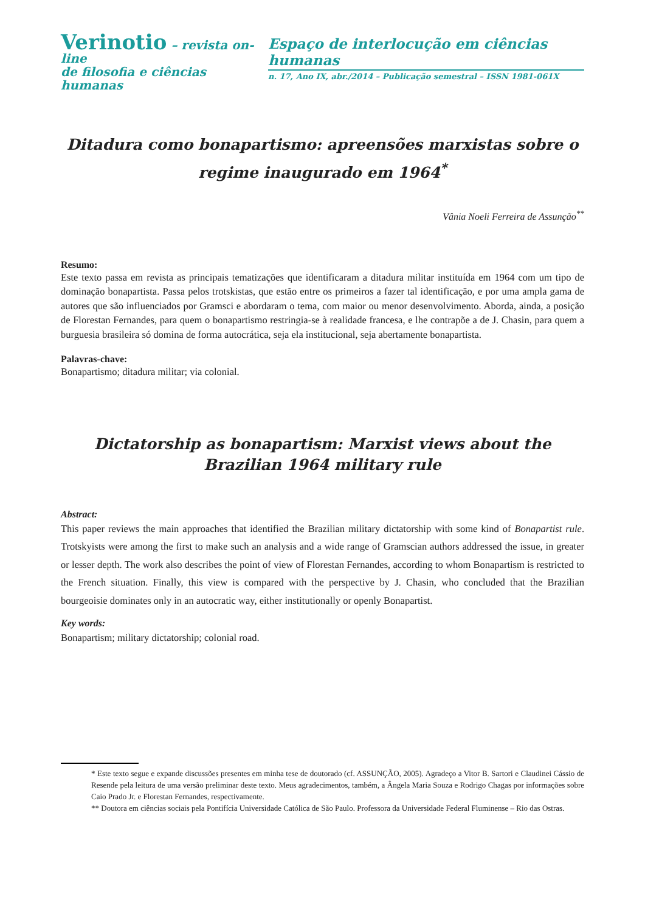Verinotio – revista on-line
de filosofia e ciências humanas
Espaço de interlocução em ciências humanas
n. 17, Ano IX, abr./2014 – Publicação semestral – ISSN 1981-061X
Ditadura como bonapartismo: apreensões marxistas sobre o regime inaugurado em 1964<sup>*</sup>
Vânia Noeli Ferreira de Assunção<sup>**</sup>
Resumo:
Este texto passa em revista as principais tematizações que identificaram a ditadura militar instituída em 1964 com um tipo de dominação bonapartista. Passa pelos trotskistas, que estão entre os primeiros a fazer tal identificação, e por uma ampla gama de autores que são influenciados por Gramsci e abordaram o tema, com maior ou menor desenvolvimento. Aborda, ainda, a posição de Florestan Fernandes, para quem o bonapartismo restringia-se à realidade francesa, e lhe contrapõe a de J. Chasin, para quem a burguesia brasileira só domina de forma autocrática, seja ela institucional, seja abertamente bonapartista.
Palavras-chave:
Bonapartismo; ditadura militar; via colonial.
Dictatorship as bonapartism: Marxist views about the Brazilian 1964 military rule
Abstract:
This paper reviews the main approaches that identified the Brazilian military dictatorship with some kind of Bonapartist rule. Trotskyists were among the first to make such an analysis and a wide range of Gramscian authors addressed the issue, in greater or lesser depth. The work also describes the point of view of Florestan Fernandes, according to whom Bonapartism is restricted to the French situation. Finally, this view is compared with the perspective by J. Chasin, who concluded that the Brazilian bourgeoisie dominates only in an autocratic way, either institutionally or openly Bonapartist.
Key words:
Bonapartism; military dictatorship; colonial road.
* Este texto segue e expande discussões presentes em minha tese de doutorado (cf. ASSUNÇÃO, 2005). Agradeço a Vitor B. Sartori e Claudinei Cássio de Resende pela leitura de uma versão preliminar deste texto. Meus agradecimentos, também, a Ângela Maria Souza e Rodrigo Chagas por informações sobre Caio Prado Jr. e Florestan Fernandes, respectivamente.
** Doutora em ciências sociais pela Pontifícia Universidade Católica de São Paulo. Professora da Universidade Federal Fluminense – Rio das Ostras.